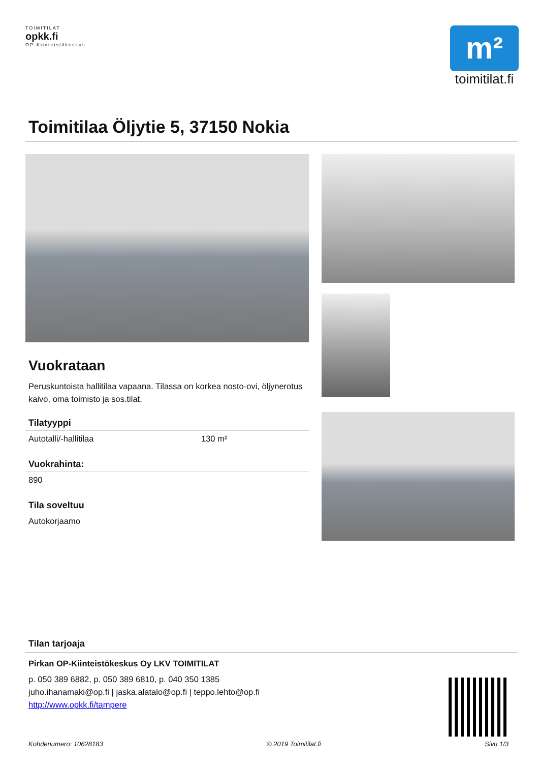TOIMITILAT
opkk.fi
OP-Kiinteistökeskus
m²
toimitilat.fi
Toimitilaa Öljytie 5, 37150 Nokia
Vuokrataan
Peruskuntoista hallitilaa vapaana. Tilassa on korkea nosto-ovi, öljynerotus kaivo, oma toimisto ja sos.tilat.
Tilatyyppi
Autotalli/-hallitilaa 130 m²
Vuokrahinta:
890
Tila soveltuu
Autokorjaamo
Tilan tarjoaja
Pirkan OP-Kiinteistökeskus Oy LKV TOIMITILAT
p. 050 389 6882, p. 050 389 6810, p. 040 350 1385
juho.ihanamaki@op.fi | jaska.alatalo@op.fi | teppo.lehto@op.fi
http://www.opkk.fi/tampere
Kohdenumero: 10628183 © 2019 Toimitilat.fi Sivu 1/3